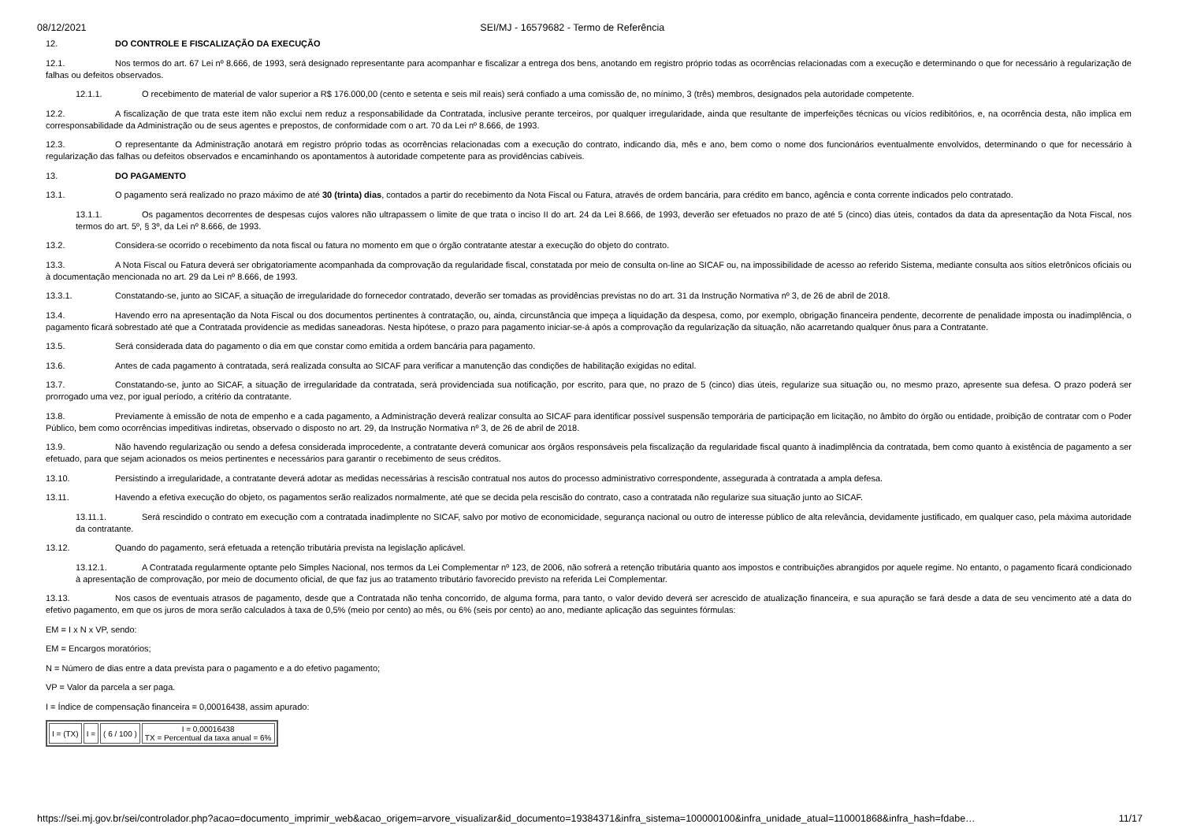08/12/2021 SEI/MJ - 16579682 - Termo de Referência
12. DO CONTROLE E FISCALIZAÇÃO DA EXECUÇÃO
12.1. Nos termos do art. 67 Lei nº 8.666, de 1993, será designado representante para acompanhar e fiscalizar a entrega dos bens, anotando em registro próprio todas as ocorrências relacionadas com a execução e determinando o que for necessário à regularização de falhas ou defeitos observados.
12.1.1. O recebimento de material de valor superior a R$ 176.000,00 (cento e setenta e seis mil reais) será confiado a uma comissão de, no mínimo, 3 (três) membros, designados pela autoridade competente.
12.2. A fiscalização de que trata este item não exclui nem reduz a responsabilidade da Contratada, inclusive perante terceiros, por qualquer irregularidade, ainda que resultante de imperfeições técnicas ou vícios redibitórios, e, na ocorrência desta, não implica em corresponsabilidade da Administração ou de seus agentes e prepostos, de conformidade com o art. 70 da Lei nº 8.666, de 1993.
12.3. O representante da Administração anotará em registro próprio todas as ocorrências relacionadas com a execução do contrato, indicando dia, mês e ano, bem como o nome dos funcionários eventualmente envolvidos, determinando o que for necessário à regularização das falhas ou defeitos observados e encaminhando os apontamentos à autoridade competente para as providências cabíveis.
13. DO PAGAMENTO
13.1. O pagamento será realizado no prazo máximo de até 30 (trinta) dias, contados a partir do recebimento da Nota Fiscal ou Fatura, através de ordem bancária, para crédito em banco, agência e conta corrente indicados pelo contratado.
13.1.1. Os pagamentos decorrentes de despesas cujos valores não ultrapassem o limite de que trata o inciso II do art. 24 da Lei 8.666, de 1993, deverão ser efetuados no prazo de até 5 (cinco) dias úteis, contados da data da apresentação da Nota Fiscal, nos termos do art. 5º, § 3º, da Lei nº 8.666, de 1993.
13.2. Considera-se ocorrido o recebimento da nota fiscal ou fatura no momento em que o órgão contratante atestar a execução do objeto do contrato.
13.3. A Nota Fiscal ou Fatura deverá ser obrigatoriamente acompanhada da comprovação da regularidade fiscal, constatada por meio de consulta on-line ao SICAF ou, na impossibilidade de acesso ao referido Sistema, mediante consulta aos sítios eletrônicos oficiais ou à documentação mencionada no art. 29 da Lei nº 8.666, de 1993.
13.3.1. Constatando-se, junto ao SICAF, a situação de irregularidade do fornecedor contratado, deverão ser tomadas as providências previstas no do art. 31 da Instrução Normativa nº 3, de 26 de abril de 2018.
13.4. Havendo erro na apresentação da Nota Fiscal ou dos documentos pertinentes à contratação, ou, ainda, circunstância que impeça a liquidação da despesa, como, por exemplo, obrigação financeira pendente, decorrente de penalidade imposta ou inadimplência, o pagamento ficará sobrestado até que a Contratada providencie as medidas saneadoras. Nesta hipótese, o prazo para pagamento iniciar-se-á após a comprovação da regularização da situação, não acarretando qualquer ônus para a Contratante.
13.5. Será considerada data do pagamento o dia em que constar como emitida a ordem bancária para pagamento.
13.6. Antes de cada pagamento à contratada, será realizada consulta ao SICAF para verificar a manutenção das condições de habilitação exigidas no edital.
13.7. Constatando-se, junto ao SICAF, a situação de irregularidade da contratada, será providenciada sua notificação, por escrito, para que, no prazo de 5 (cinco) dias úteis, regularize sua situação ou, no mesmo prazo, apresente sua defesa. O prazo poderá ser prorrogado uma vez, por igual período, a critério da contratante.
13.8. Previamente à emissão de nota de empenho e a cada pagamento, a Administração deverá realizar consulta ao SICAF para identificar possível suspensão temporária de participação em licitação, no âmbito do órgão ou entidade, proibição de contratar com o Poder Público, bem como ocorrências impeditivas indiretas, observado o disposto no art. 29, da Instrução Normativa nº 3, de 26 de abril de 2018.
13.9. Não havendo regularização ou sendo a defesa considerada improcedente, a contratante deverá comunicar aos órgãos responsáveis pela fiscalização da regularidade fiscal quanto à inadimplência da contratada, bem como quanto à existência de pagamento a ser efetuado, para que sejam acionados os meios pertinentes e necessários para garantir o recebimento de seus créditos.
13.10. Persistindo a irregularidade, a contratante deverá adotar as medidas necessárias à rescisão contratual nos autos do processo administrativo correspondente, assegurada à contratada a ampla defesa.
13.11. Havendo a efetiva execução do objeto, os pagamentos serão realizados normalmente, até que se decida pela rescisão do contrato, caso a contratada não regularize sua situação junto ao SICAF.
13.11.1. Será rescindido o contrato em execução com a contratada inadimplente no SICAF, salvo por motivo de economicidade, segurança nacional ou outro de interesse público de alta relevância, devidamente justificado, em qualquer caso, pela máxima autoridade da contratante.
13.12. Quando do pagamento, será efetuada a retenção tributária prevista na legislação aplicável.
13.12.1. A Contratada regularmente optante pelo Simples Nacional, nos termos da Lei Complementar nº 123, de 2006, não sofrerá a retenção tributária quanto aos impostos e contribuições abrangidos por aquele regime. No entanto, o pagamento ficará condicionado à apresentação de comprovação, por meio de documento oficial, de que faz jus ao tratamento tributário favorecido previsto na referida Lei Complementar.
13.13. Nos casos de eventuais atrasos de pagamento, desde que a Contratada não tenha concorrido, de alguma forma, para tanto, o valor devido deverá ser acrescido de atualização financeira, e sua apuração se fará desde a data de seu vencimento até a data do efetivo pagamento, em que os juros de mora serão calculados à taxa de 0,5% (meio por cento) ao mês, ou 6% (seis por cento) ao ano, mediante aplicação das seguintes fórmulas:
EM = I x N x VP, sendo:
EM = Encargos moratórios;
N = Número de dias entre a data prevista para o pagamento e a do efetivo pagamento;
VP = Valor da parcela a ser paga.
I = Índice de compensação financeira = 0,00016438, assim apurado:
| I = (TX) | I = | ( 6 / 100 ) | I = 0,00016438 TX = Percentual da taxa anual = 6% |
https://sei.mj.gov.br/sei/controlador.php?acao=documento_imprimir_web&acao_origem=arvore_visualizar&id_documento=19384371&infra_sistema=100000100&infra_unidade_atual=110001868&infra_hash=fdabe… 11/17